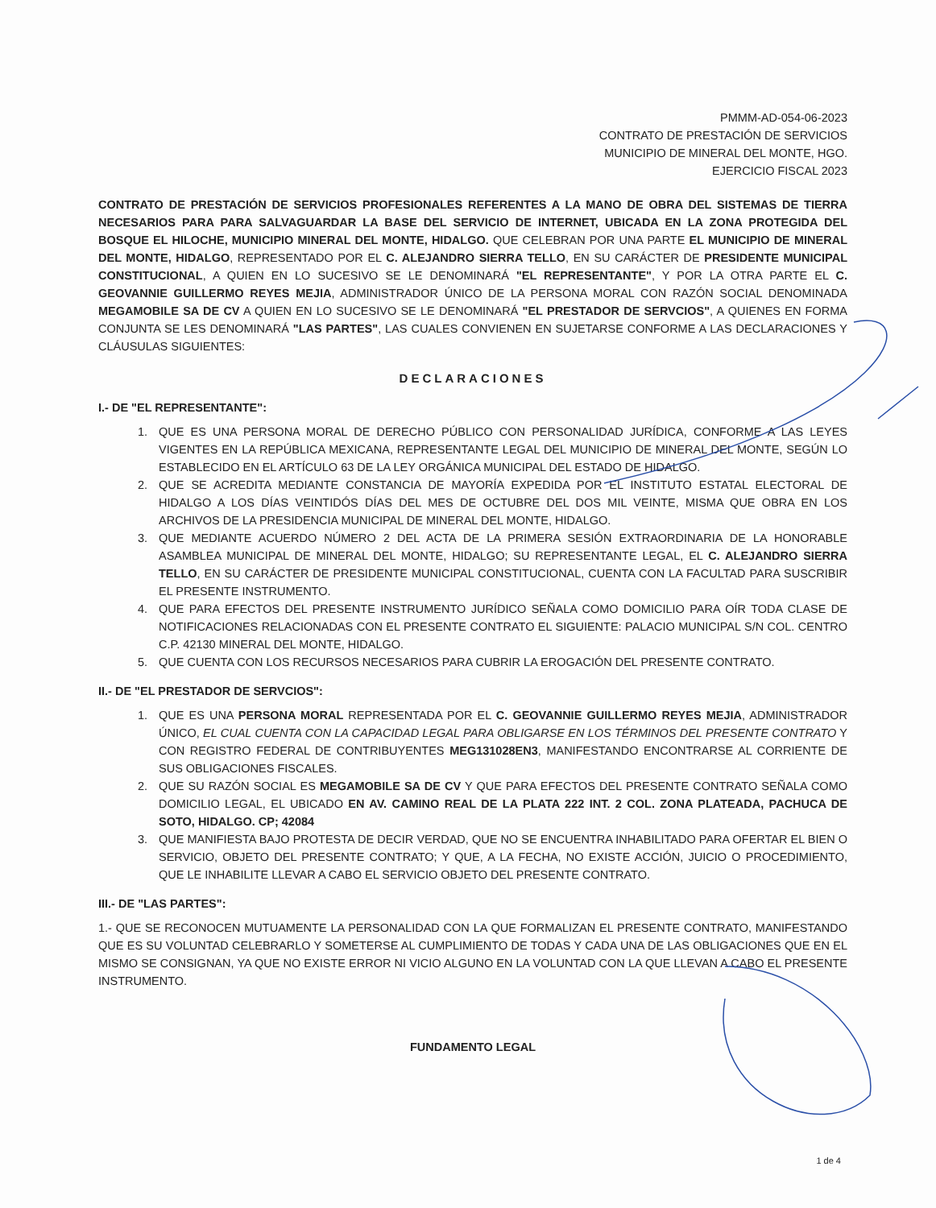PMMM-AD-054-06-2023
CONTRATO DE PRESTACIÓN DE SERVICIOS
MUNICIPIO DE MINERAL DEL MONTE, HGO.
EJERCICIO FISCAL 2023
CONTRATO DE PRESTACIÓN DE SERVICIOS PROFESIONALES REFERENTES A LA MANO DE OBRA DEL SISTEMAS DE TIERRA NECESARIOS PARA PARA SALVAGUARDAR LA BASE DEL SERVICIO DE INTERNET, UBICADA EN LA ZONA PROTEGIDA DEL BOSQUE EL HILOCHE, MUNICIPIO MINERAL DEL MONTE, HIDALGO. QUE CELEBRAN POR UNA PARTE EL MUNICIPIO DE MINERAL DEL MONTE, HIDALGO, REPRESENTADO POR EL C. ALEJANDRO SIERRA TELLO, EN SU CARÁCTER DE PRESIDENTE MUNICIPAL CONSTITUCIONAL, A QUIEN EN LO SUCESIVO SE LE DENOMINARÁ "EL REPRESENTANTE", Y POR LA OTRA PARTE EL C. GEOVANNIE GUILLERMO REYES MEJIA, ADMINISTRADOR ÚNICO DE LA PERSONA MORAL CON RAZÓN SOCIAL DENOMINADA MEGAMOBILE SA DE CV A QUIEN EN LO SUCESIVO SE LE DENOMINARÁ "EL PRESTADOR DE SERVCIOS", A QUIENES EN FORMA CONJUNTA SE LES DENOMINARÁ "LAS PARTES", LAS CUALES CONVIENEN EN SUJETARSE CONFORME A LAS DECLARACIONES Y CLÁUSULAS SIGUIENTES:
DECLARACIONES
I.- DE "EL REPRESENTANTE":
1. QUE ES UNA PERSONA MORAL DE DERECHO PÚBLICO CON PERSONALIDAD JURÍDICA, CONFORME A LAS LEYES VIGENTES EN LA REPÚBLICA MEXICANA, REPRESENTANTE LEGAL DEL MUNICIPIO DE MINERAL DEL MONTE, SEGÚN LO ESTABLECIDO EN EL ARTÍCULO 63 DE LA LEY ORGÁNICA MUNICIPAL DEL ESTADO DE HIDALGO.
2. QUE SE ACREDITA MEDIANTE CONSTANCIA DE MAYORÍA EXPEDIDA POR EL INSTITUTO ESTATAL ELECTORAL DE HIDALGO A LOS DÍAS VEINTIDÓS DÍAS DEL MES DE OCTUBRE DEL DOS MIL VEINTE, MISMA QUE OBRA EN LOS ARCHIVOS DE LA PRESIDENCIA MUNICIPAL DE MINERAL DEL MONTE, HIDALGO.
3. QUE MEDIANTE ACUERDO NÚMERO 2 DEL ACTA DE LA PRIMERA SESIÓN EXTRAORDINARIA DE LA HONORABLE ASAMBLEA MUNICIPAL DE MINERAL DEL MONTE, HIDALGO; SU REPRESENTANTE LEGAL, EL C. ALEJANDRO SIERRA TELLO, EN SU CARÁCTER DE PRESIDENTE MUNICIPAL CONSTITUCIONAL, CUENTA CON LA FACULTAD PARA SUSCRIBIR EL PRESENTE INSTRUMENTO.
4. QUE PARA EFECTOS DEL PRESENTE INSTRUMENTO JURÍDICO SEÑALA COMO DOMICILIO PARA OÍR TODA CLASE DE NOTIFICACIONES RELACIONADAS CON EL PRESENTE CONTRATO EL SIGUIENTE: PALACIO MUNICIPAL S/N COL. CENTRO C.P. 42130 MINERAL DEL MONTE, HIDALGO.
5. QUE CUENTA CON LOS RECURSOS NECESARIOS PARA CUBRIR LA EROGACIÓN DEL PRESENTE CONTRATO.
II.- DE "EL PRESTADOR DE SERVCIOS":
1. QUE ES UNA PERSONA MORAL REPRESENTADA POR EL C. GEOVANNIE GUILLERMO REYES MEJIA, ADMINISTRADOR ÚNICO, EL CUAL CUENTA CON LA CAPACIDAD LEGAL PARA OBLIGARSE EN LOS TÉRMINOS DEL PRESENTE CONTRATO Y CON REGISTRO FEDERAL DE CONTRIBUYENTES MEG131028EN3, MANIFESTANDO ENCONTRARSE AL CORRIENTE DE SUS OBLIGACIONES FISCALES.
2. QUE SU RAZÓN SOCIAL ES MEGAMOBILE SA DE CV Y QUE PARA EFECTOS DEL PRESENTE CONTRATO SEÑALA COMO DOMICILIO LEGAL, EL UBICADO EN AV. CAMINO REAL DE LA PLATA 222 INT. 2 COL. ZONA PLATEADA, PACHUCA DE SOTO, HIDALGO. CP; 42084
3. QUE MANIFIESTA BAJO PROTESTA DE DECIR VERDAD, QUE NO SE ENCUENTRA INHABILITADO PARA OFERTAR EL BIEN O SERVICIO, OBJETO DEL PRESENTE CONTRATO; Y QUE, A LA FECHA, NO EXISTE ACCIÓN, JUICIO O PROCEDIMIENTO, QUE LE INHABILITE LLEVAR A CABO EL SERVICIO OBJETO DEL PRESENTE CONTRATO.
III.- DE "LAS PARTES":
1.- QUE SE RECONOCEN MUTUAMENTE LA PERSONALIDAD CON LA QUE FORMALIZAN EL PRESENTE CONTRATO, MANIFESTANDO QUE ES SU VOLUNTAD CELEBRARLO Y SOMETERSE AL CUMPLIMIENTO DE TODAS Y CADA UNA DE LAS OBLIGACIONES QUE EN EL MISMO SE CONSIGNAN, YA QUE NO EXISTE ERROR NI VICIO ALGUNO EN LA VOLUNTAD CON LA QUE LLEVAN A CABO EL PRESENTE INSTRUMENTO.
FUNDAMENTO LEGAL
1 de 4